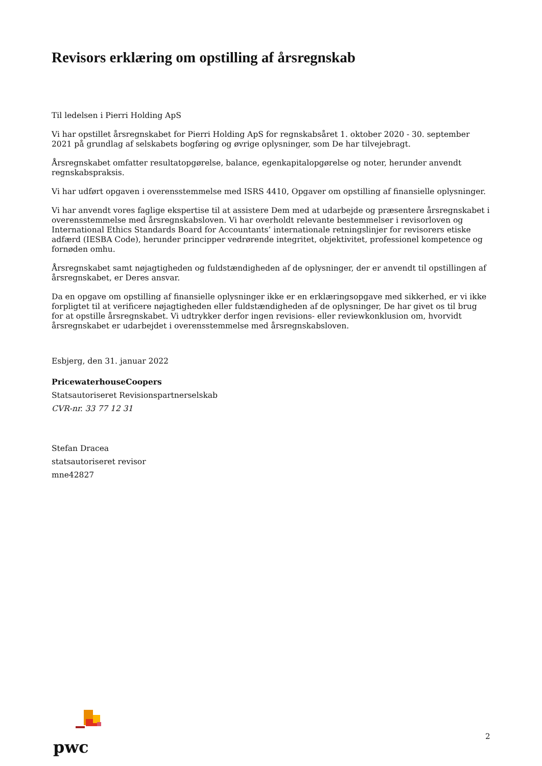Revisors erklæring om opstilling af årsregnskab
Til ledelsen i Pierri Holding ApS
Vi har opstillet årsregnskabet for Pierri Holding ApS for regnskabsåret 1. oktober 2020 - 30. september 2021 på grundlag af selskabets bogføring og øvrige oplysninger, som De har tilvejebragt.
Årsregnskabet omfatter resultatopgørelse, balance, egenkapitalopgørelse og noter, herunder anvendt regnskabspraksis.
Vi har udført opgaven i overensstemmelse med ISRS 4410, Opgaver om opstilling af finansielle oplysninger.
Vi har anvendt vores faglige ekspertise til at assistere Dem med at udarbejde og præsentere årsregnskabet i overensstemmelse med årsregnskabsloven. Vi har overholdt relevante bestemmelser i revisorloven og International Ethics Standards Board for Accountants’ internationale retningslinjer for revisorers etiske adfærd (IESBA Code), herunder principper vedrørende integritet, objektivitet, professionel kompetence og fornøden omhu.
Årsregnskabet samt nøjagtigheden og fuldstændigheden af de oplysninger, der er anvendt til opstillingen af årsregnskabet, er Deres ansvar.
Da en opgave om opstilling af finansielle oplysninger ikke er en erklæringsopgave med sikkerhed, er vi ikke forpligtet til at verificere nøjagtigheden eller fuldstændigheden af de oplysninger, De har givet os til brug for at opstille årsregnskabet. Vi udtrykker derfor ingen revisions- eller reviewkonklusion om, hvorvidt årsregnskabet er udarbejdet i overensstemmelse med årsregnskabsloven.
Esbjerg, den 31. januar 2022
PricewaterhouseCoopers
Statsautoriseret Revisionspartnerselskab
CVR-nr. 33 77 12 31
Stefan Dracea
statsautoriseret revisor
mne42827
pwc
2